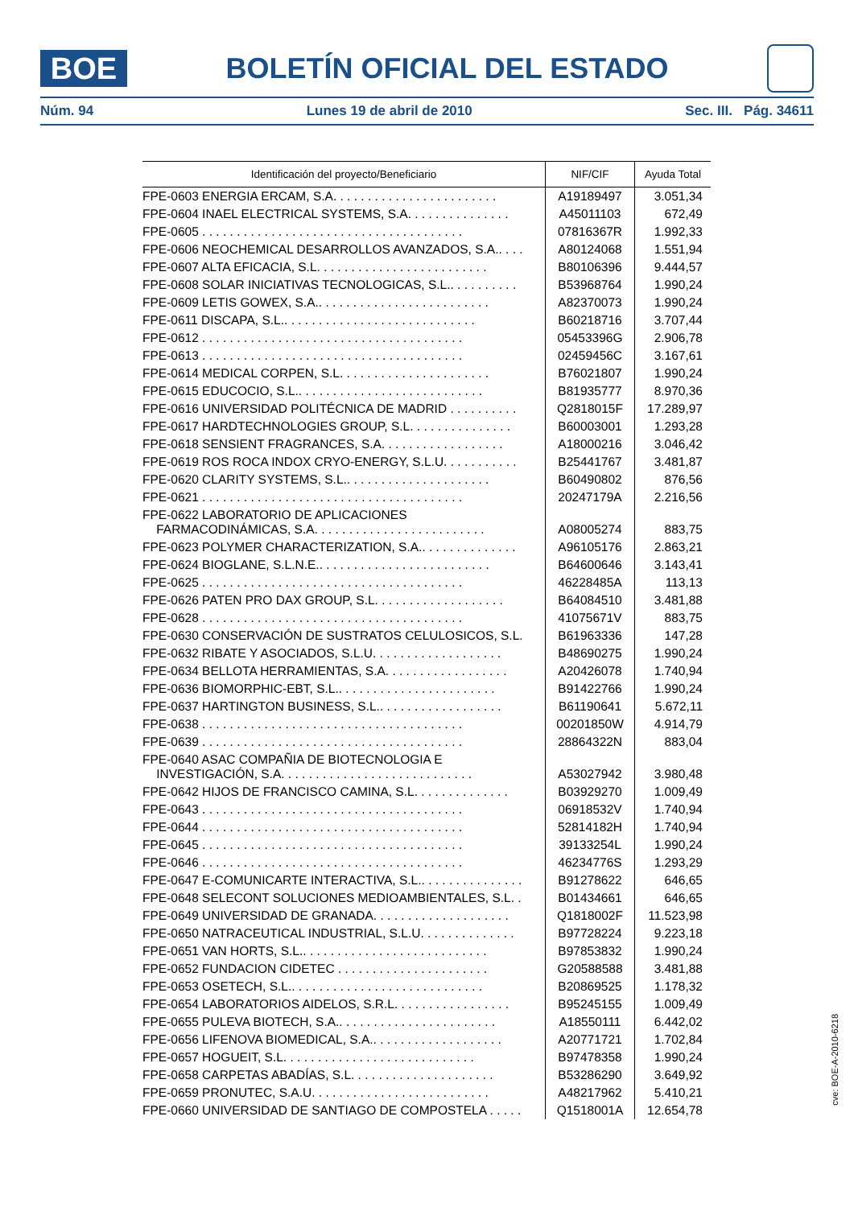BOE
BOLETÍN OFICIAL DEL ESTADO
Núm. 94 Lunes 19 de abril de 2010 Sec. III. Pág. 34611
| Identificación del proyecto/Beneficiario | NIF/CIF | Ayuda Total |
| --- | --- | --- |
| FPE-0603 ENERGIA ERCAM, S.A. . . . . . . . . . . . . . . . . . . . . . . . | A19189497 | 3.051,34 |
| FPE-0604 INAEL ELECTRICAL SYSTEMS, S.A. . . . . . . . . . . . . . . | A45011103 | 672,49 |
| FPE-0605 . . . . . . . . . . . . . . . . . . . . . . . . . . . . . . . . . . . . . . | 07816367R | 1.992,33 |
| FPE-0606 NEOCHEMICAL DESARROLLOS AVANZADOS, S.A.. . . . | A80124068 | 1.551,94 |
| FPE-0607 ALTA EFICACIA, S.L. . . . . . . . . . . . . . . . . . . . . . . . . | B80106396 | 9.444,57 |
| FPE-0608 SOLAR INICIATIVAS TECNOLOGICAS, S.L.. . . . . . . . . . | B53968764 | 1.990,24 |
| FPE-0609 LETIS GOWEX, S.A.. . . . . . . . . . . . . . . . . . . . . . . . . | A82370073 | 1.990,24 |
| FPE-0611 DISCAPA, S.L.. . . . . . . . . . . . . . . . . . . . . . . . . . . . | B60218716 | 3.707,44 |
| FPE-0612 . . . . . . . . . . . . . . . . . . . . . . . . . . . . . . . . . . . . . . | 05453396G | 2.906,78 |
| FPE-0613 . . . . . . . . . . . . . . . . . . . . . . . . . . . . . . . . . . . . . . | 02459456C | 3.167,61 |
| FPE-0614 MEDICAL CORPEN, S.L. . . . . . . . . . . . . . . . . . . . . . | B76021807 | 1.990,24 |
| FPE-0615 EDUCOCIO, S.L.. . . . . . . . . . . . . . . . . . . . . . . . . . . | B81935777 | 8.970,36 |
| FPE-0616 UNIVERSIDAD POLITÉCNICA DE MADRID . . . . . . . . . . | Q2818015F | 17.289,97 |
| FPE-0617 HARDTECHNOLOGIES GROUP, S.L. . . . . . . . . . . . . . . | B60003001 | 1.293,28 |
| FPE-0618 SENSIENT FRAGRANCES, S.A. . . . . . . . . . . . . . . . . . | A18000216 | 3.046,42 |
| FPE-0619 ROS ROCA INDOX CRYO-ENERGY, S.L.U. . . . . . . . . . . | B25441767 | 3.481,87 |
| FPE-0620 CLARITY SYSTEMS, S.L.. . . . . . . . . . . . . . . . . . . . . | B60490802 | 876,56 |
| FPE-0621 . . . . . . . . . . . . . . . . . . . . . . . . . . . . . . . . . . . . . . | 20247179A | 2.216,56 |
| FPE-0622 LABORATORIO DE APLICACIONES FARMACODINÁMICAS, S.A. . . . . . . . . . . . . . . . . . . . . . . . . | A08005274 | 883,75 |
| FPE-0623 POLYMER CHARACTERIZATION, S.A.. . . . . . . . . . . . . . | A96105176 | 2.863,21 |
| FPE-0624 BIOGLANE, S.L.N.E.. . . . . . . . . . . . . . . . . . . . . . . . . | B64600646 | 3.143,41 |
| FPE-0625 . . . . . . . . . . . . . . . . . . . . . . . . . . . . . . . . . . . . . . | 46228485A | 113,13 |
| FPE-0626 PATEN PRO DAX GROUP, S.L. . . . . . . . . . . . . . . . . . . | B64084510 | 3.481,88 |
| FPE-0628 . . . . . . . . . . . . . . . . . . . . . . . . . . . . . . . . . . . . . . | 41075671V | 883,75 |
| FPE-0630 CONSERVACIÓN DE SUSTRATOS CELULOSICOS, S.L. | B61963336 | 147,28 |
| FPE-0632 RIBATE Y ASOCIADOS, S.L.U. . . . . . . . . . . . . . . . . . . | B48690275 | 1.990,24 |
| FPE-0634 BELLOTA HERRAMIENTAS, S.A. . . . . . . . . . . . . . . . . . | A20426078 | 1.740,94 |
| FPE-0636 BIOMORPHIC-EBT, S.L.. . . . . . . . . . . . . . . . . . . . . . . | B91422766 | 1.990,24 |
| FPE-0637 HARTINGTON BUSINESS, S.L.. . . . . . . . . . . . . . . . . . | B61190641 | 5.672,11 |
| FPE-0638 . . . . . . . . . . . . . . . . . . . . . . . . . . . . . . . . . . . . . . | 00201850W | 4.914,79 |
| FPE-0639 . . . . . . . . . . . . . . . . . . . . . . . . . . . . . . . . . . . . . . | 28864322N | 883,04 |
| FPE-0640 ASAC COMPAÑIA DE BIOTECNOLOGIA E INVESTIGACIÓN, S.A. . . . . . . . . . . . . . . . . . . . . . . . . . . . | A53027942 | 3.980,48 |
| FPE-0642 HIJOS DE FRANCISCO CAMINA, S.L. . . . . . . . . . . . . . | B03929270 | 1.009,49 |
| FPE-0643 . . . . . . . . . . . . . . . . . . . . . . . . . . . . . . . . . . . . . . | 06918532V | 1.740,94 |
| FPE-0644 . . . . . . . . . . . . . . . . . . . . . . . . . . . . . . . . . . . . . . | 52814182H | 1.740,94 |
| FPE-0645 . . . . . . . . . . . . . . . . . . . . . . . . . . . . . . . . . . . . . . | 39133254L | 1.990,24 |
| FPE-0646 . . . . . . . . . . . . . . . . . . . . . . . . . . . . . . . . . . . . . . | 46234776S | 1.293,29 |
| FPE-0647 E-COMUNICARTE INTERACTIVA, S.L.. . . . . . . . . . . . . . . | B91278622 | 646,65 |
| FPE-0648 SELECONT SOLUCIONES MEDIOAMBIENTALES, S.L. . | B01434661 | 646,65 |
| FPE-0649 UNIVERSIDAD DE GRANADA. . . . . . . . . . . . . . . . . . . . | Q1818002F | 11.523,98 |
| FPE-0650 NATRACEUTICAL INDUSTRIAL, S.L.U. . . . . . . . . . . . . . | B97728224 | 9.223,18 |
| FPE-0651 VAN HORTS, S.L.. . . . . . . . . . . . . . . . . . . . . . . . . . . | B97853832 | 1.990,24 |
| FPE-0652 FUNDACION CIDETEC . . . . . . . . . . . . . . . . . . . . . . | G20588588 | 3.481,88 |
| FPE-0653 OSETECH, S.L.. . . . . . . . . . . . . . . . . . . . . . . . . . . . | B20869525 | 1.178,32 |
| FPE-0654 LABORATORIOS AIDELOS, S.R.L. . . . . . . . . . . . . . . . . | B95245155 | 1.009,49 |
| FPE-0655 PULEVA BIOTECH, S.A.. . . . . . . . . . . . . . . . . . . . . . . | A18550111 | 6.442,02 |
| FPE-0656 LIFENOVA BIOMEDICAL, S.A.. . . . . . . . . . . . . . . . . . . | A20771721 | 1.702,84 |
| FPE-0657 HOGUEIT, S.L. . . . . . . . . . . . . . . . . . . . . . . . . . . . | B97478358 | 1.990,24 |
| FPE-0658 CARPETAS ABADÍAS, S.L. . . . . . . . . . . . . . . . . . . . . | B53286290 | 3.649,92 |
| FPE-0659 PRONUTEC, S.A.U. . . . . . . . . . . . . . . . . . . . . . . . . . | A48217962 | 5.410,21 |
| FPE-0660 UNIVERSIDAD DE SANTIAGO DE COMPOSTELA . . . . . | Q1518001A | 12.654,78 |
cve: BOE-A-2010-6218